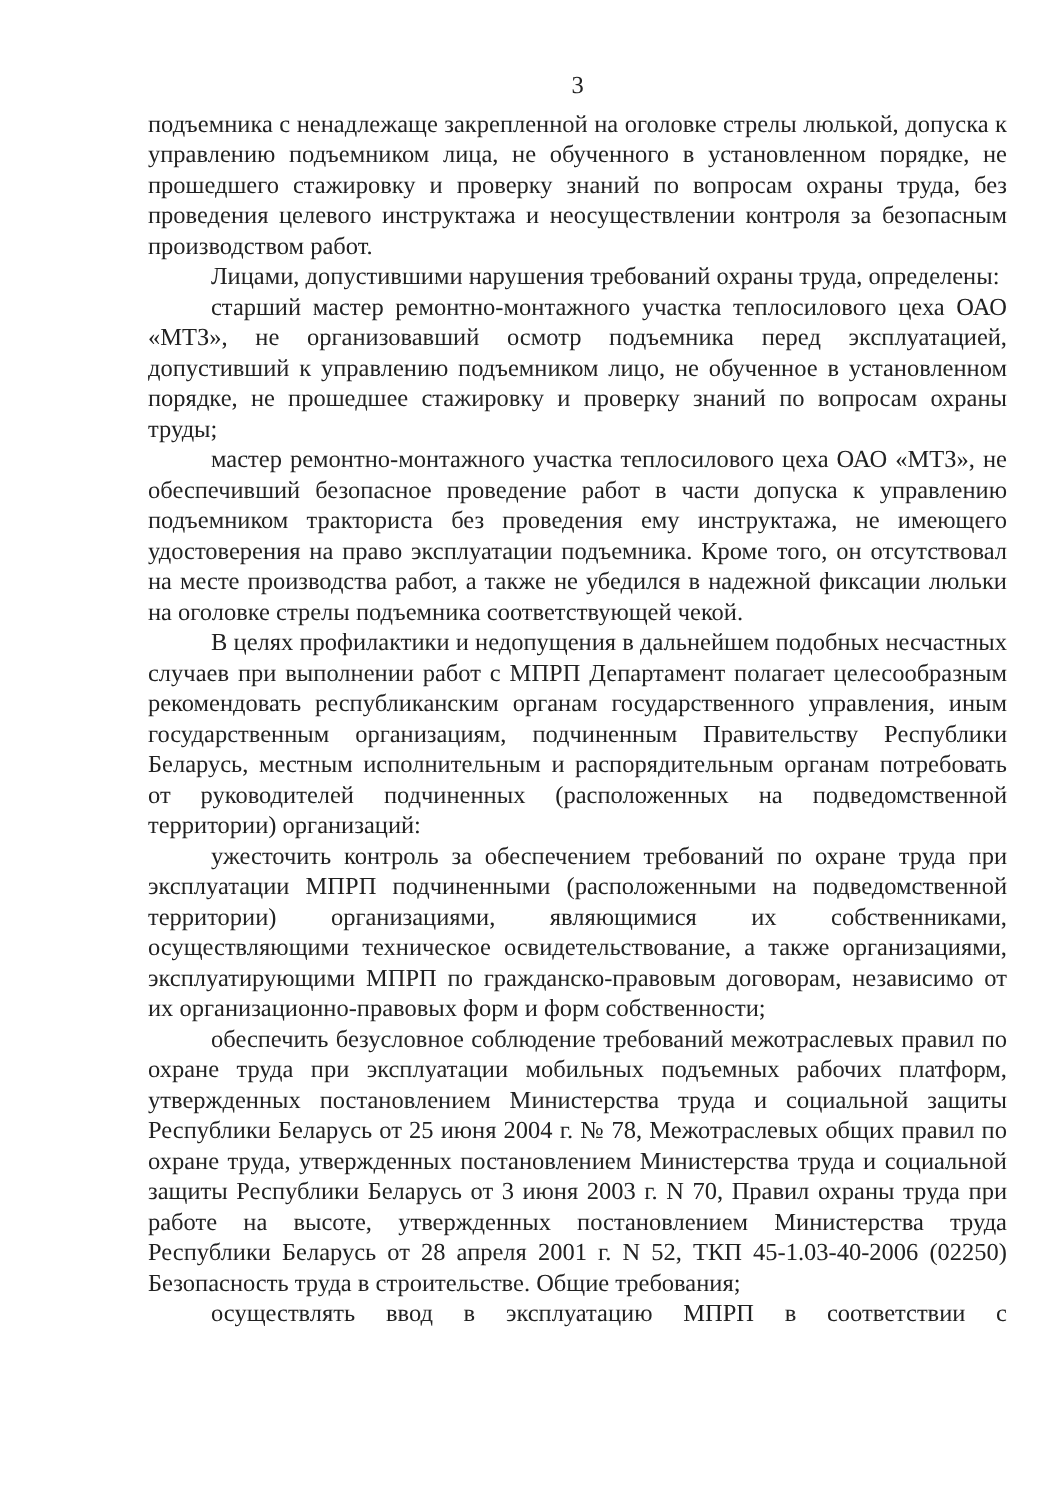3
подъемника с ненадлежаще закрепленной на оголовке стрелы люлькой, допуска к управлению подъемником лица, не обученного в установленном порядке, не прошедшего стажировку и проверку знаний по вопросам охраны труда, без проведения целевого инструктажа и неосуществлении контроля за безопасным производством работ.
Лицами, допустившими нарушения требований охраны труда, определены:
старший мастер ремонтно-монтажного участка теплосилового цеха ОАО «МТЗ», не организовавший осмотр подъемника перед эксплуатацией, допустивший к управлению подъемником лицо, не обученное в установленном порядке, не прошедшее стажировку и проверку знаний по вопросам охраны труды;
мастер ремонтно-монтажного участка теплосилового цеха ОАО «МТЗ», не обеспечивший безопасное проведение работ в части допуска к управлению подъемником тракториста без проведения ему инструктажа, не имеющего удостоверения на право эксплуатации подъемника. Кроме того, он отсутствовал на месте производства работ, а также не убедился в надежной фиксации люльки на оголовке стрелы подъемника соответствующей чекой.
В целях профилактики и недопущения в дальнейшем подобных несчастных случаев при выполнении работ с МПРП Департамент полагает целесообразным рекомендовать республиканским органам государственного управления, иным государственным организациям, подчиненным Правительству Республики Беларусь, местным исполнительным и распорядительным органам потребовать от руководителей подчиненных (расположенных на подведомственной территории) организаций:
ужесточить контроль за обеспечением требований по охране труда при эксплуатации МПРП подчиненными (расположенными на подведомственной территории) организациями, являющимися их собственниками, осуществляющими техническое освидетельствование, а также организациями, эксплуатирующими МПРП по гражданско-правовым договорам, независимо от их организационно-правовых форм и форм собственности;
обеспечить безусловное соблюдение требований межотраслевых правил по охране труда при эксплуатации мобильных подъемных рабочих платформ, утвержденных постановлением Министерства труда и социальной защиты Республики Беларусь от 25 июня 2004 г. № 78, Межотраслевых общих правил по охране труда, утвержденных постановлением Министерства труда и социальной защиты Республики Беларусь от 3 июня 2003 г. N 70, Правил охраны труда при работе на высоте, утвержденных постановлением Министерства труда Республики Беларусь от 28 апреля 2001 г. N 52, ТКП 45-1.03-40-2006 (02250) Безопасность труда в строительстве. Общие требования;
осуществлять ввод в эксплуатацию МПРП в соответствии с